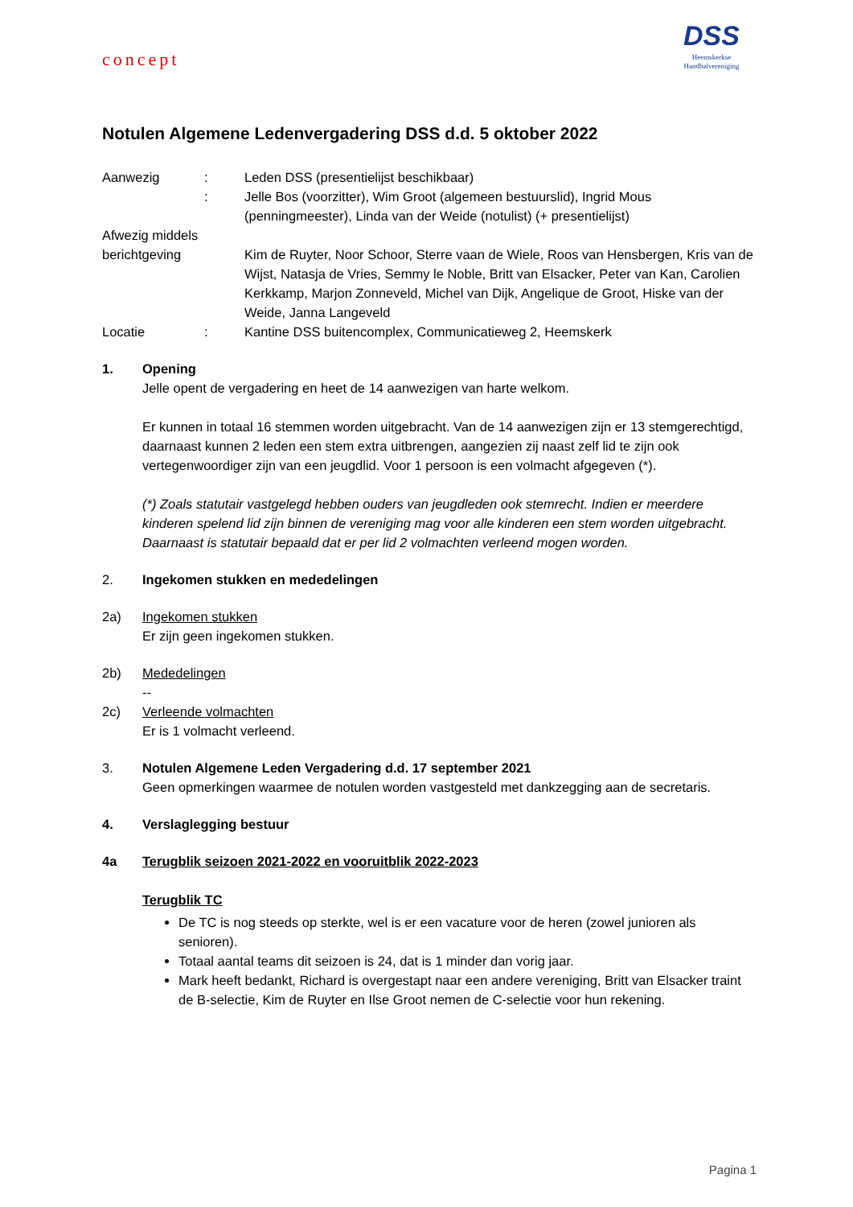DSS
Heemskerkse
Handbalvereniging
concept
Notulen Algemene Ledenvergadering DSS d.d. 5 oktober 2022
Aanwezig : Leden DSS (presentielijst beschikbaar)
: Jelle Bos (voorzitter), Wim Groot (algemeen bestuurslid), Ingrid Mous (penningmeester), Linda van der Weide (notulist) (+ presentielijst)
Afwezig middels berichtgeving
Kim de Ruyter, Noor Schoor, Sterre vaan de Wiele, Roos van Hensbergen, Kris van de Wijst, Natasja de Vries, Semmy le Noble, Britt van Elsacker, Peter van Kan, Carolien Kerkkamp, Marjon Zonneveld, Michel van Dijk, Angelique de Groot, Hiske van der Weide, Janna Langeveld
Locatie : Kantine DSS buitencomplex, Communicatieweg 2, Heemskerk
1. Opening
Jelle opent de vergadering en heet de 14 aanwezigen van harte welkom.
Er kunnen in totaal 16 stemmen worden uitgebracht. Van de 14 aanwezigen zijn er 13 stemgerechtigd, daarnaast kunnen 2 leden een stem extra uitbrengen, aangezien zij naast zelf lid te zijn ook vertegenwoordiger zijn van een jeugdlid. Voor 1 persoon is een volmacht afgegeven (*).
(*) Zoals statutair vastgelegd hebben ouders van jeugdleden ook stemrecht. Indien er meerdere kinderen spelend lid zijn binnen de vereniging mag voor alle kinderen een stem worden uitgebracht. Daarnaast is statutair bepaald dat er per lid 2 volmachten verleend mogen worden.
2. Ingekomen stukken en mededelingen
2a) Ingekomen stukken
Er zijn geen ingekomen stukken.
2b) Mededelingen
--
2c) Verleende volmachten
Er is 1 volmacht verleend.
3. Notulen Algemene Leden Vergadering d.d. 17 september 2021
Geen opmerkingen waarmee de notulen worden vastgesteld met dankzegging aan de secretaris.
4. Verslaglegging bestuur
4a Terugblik seizoen 2021-2022 en vooruitblik 2022-2023
Terugblik TC
De TC is nog steeds op sterkte, wel is er een vacature voor de heren (zowel junioren als senioren).
Totaal aantal teams dit seizoen is 24, dat is 1 minder dan vorig jaar.
Mark heeft bedankt, Richard is overgestapt naar een andere vereniging, Britt van Elsacker traint de B-selectie, Kim de Ruyter en Ilse Groot nemen de C-selectie voor hun rekening.
Pagina 1